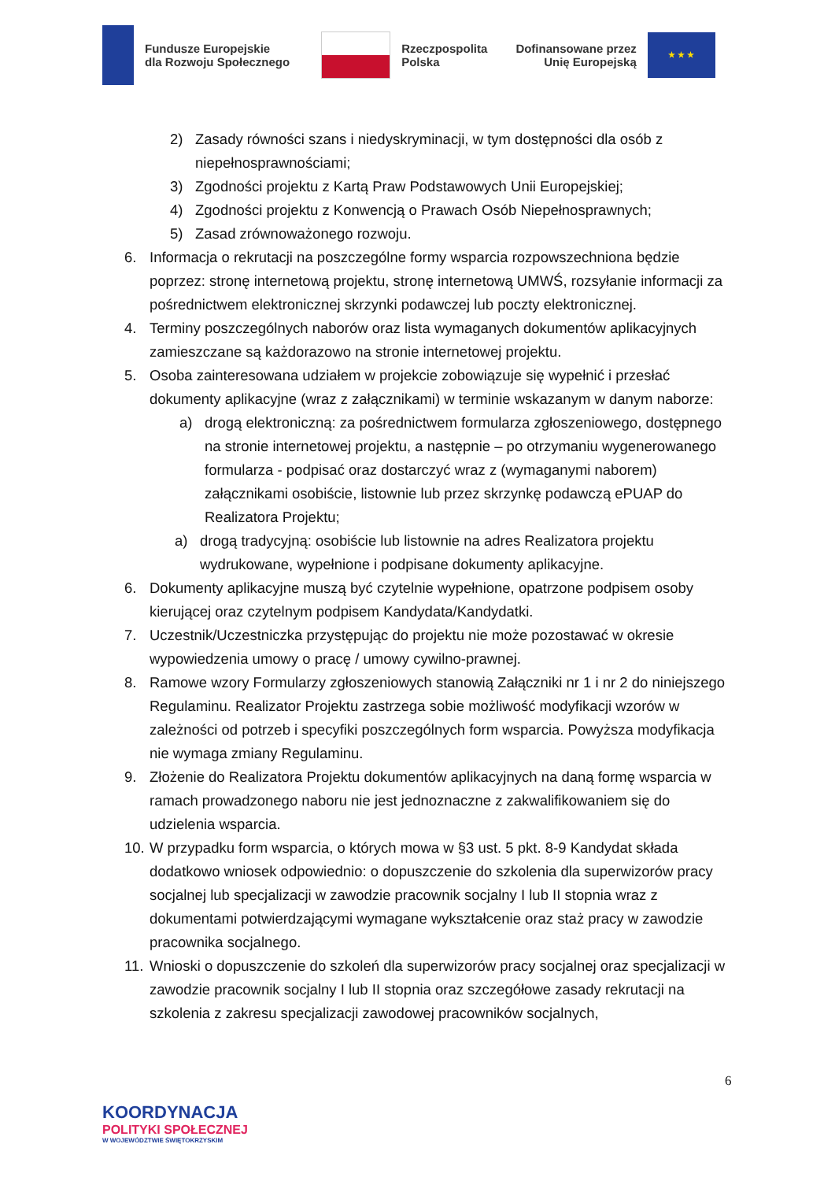Fundusze Europejskie
dla Rozwoju Społecznego
Rzeczpospolita
Polska
Dofinansowane przez
Unię Europejską
★ ★ ★
2) Zasady równości szans i niedyskryminacji, w tym dostępności dla osób z niepełnosprawnościami;
3) Zgodności projektu z Kartą Praw Podstawowych Unii Europejskiej;
4) Zgodności projektu z Konwencją o Prawach Osób Niepełnosprawnych;
5) Zasad zrównoważonego rozwoju.
6. Informacja o rekrutacji na poszczególne formy wsparcia rozpowszechniona będzie poprzez: stronę internetową projektu, stronę internetową UMWŚ, rozsyłanie informacji za pośrednictwem elektronicznej skrzynki podawczej lub poczty elektronicznej.
4. Terminy poszczególnych naborów oraz lista wymaganych dokumentów aplikacyjnych zamieszczane są każdorazowo na stronie internetowej projektu.
5. Osoba zainteresowana udziałem w projekcie zobowiązuje się wypełnić i przesłać dokumenty aplikacyjne (wraz z załącznikami) w terminie wskazanym w danym naborze:
a) drogą elektroniczną: za pośrednictwem formularza zgłoszeniowego, dostępnego na stronie internetowej projektu, a następnie – po otrzymaniu wygenerowanego formularza - podpisać oraz dostarczyć wraz z (wymaganymi naborem) załącznikami osobiście, listownie lub przez skrzynkę podawczą ePUAP do Realizatora Projektu;
a) drogą tradycyjną: osobiście lub listownie na adres Realizatora projektu wydrukowane, wypełnione i podpisane dokumenty aplikacyjne.
6. Dokumenty aplikacyjne muszą być czytelnie wypełnione, opatrzone podpisem osoby kierującej oraz czytelnym podpisem Kandydata/Kandydatki.
7. Uczestnik/Uczestniczka przystępując do projektu nie może pozostawać w okresie wypowiedzenia umowy o pracę / umowy cywilno-prawnej.
8. Ramowe wzory Formularzy zgłoszeniowych stanowią Załączniki nr 1 i nr 2 do niniejszego Regulaminu. Realizator Projektu zastrzega sobie możliwość modyfikacji wzorów w zależności od potrzeb i specyfiki poszczególnych form wsparcia. Powyższa modyfikacja nie wymaga zmiany Regulaminu.
9. Złożenie do Realizatora Projektu dokumentów aplikacyjnych na daną formę wsparcia w ramach prowadzonego naboru nie jest jednoznaczne z zakwalifikowaniem się do udzielenia wsparcia.
10. W przypadku form wsparcia, o których mowa w §3 ust. 5 pkt. 8-9 Kandydat składa dodatkowo wniosek odpowiednio: o dopuszczenie do szkolenia dla superwizorów pracy socjalnej lub specjalizacji w zawodzie pracownik socjalny I lub II stopnia wraz z dokumentami potwierdzającymi wymagane wykształcenie oraz staż pracy w zawodzie pracownika socjalnego.
11. Wnioski o dopuszczenie do szkoleń dla superwizorów pracy socjalnej oraz specjalizacji w zawodzie pracownik socjalny I lub II stopnia oraz szczegółowe zasady rekrutacji na szkolenia z zakresu specjalizacji zawodowej pracowników socjalnych,
6
KOORDYNACJA
POLITYKI SPOŁECZNEJ
W WOJEWÓDZTWIE ŚWIĘTOKRZYSKIM